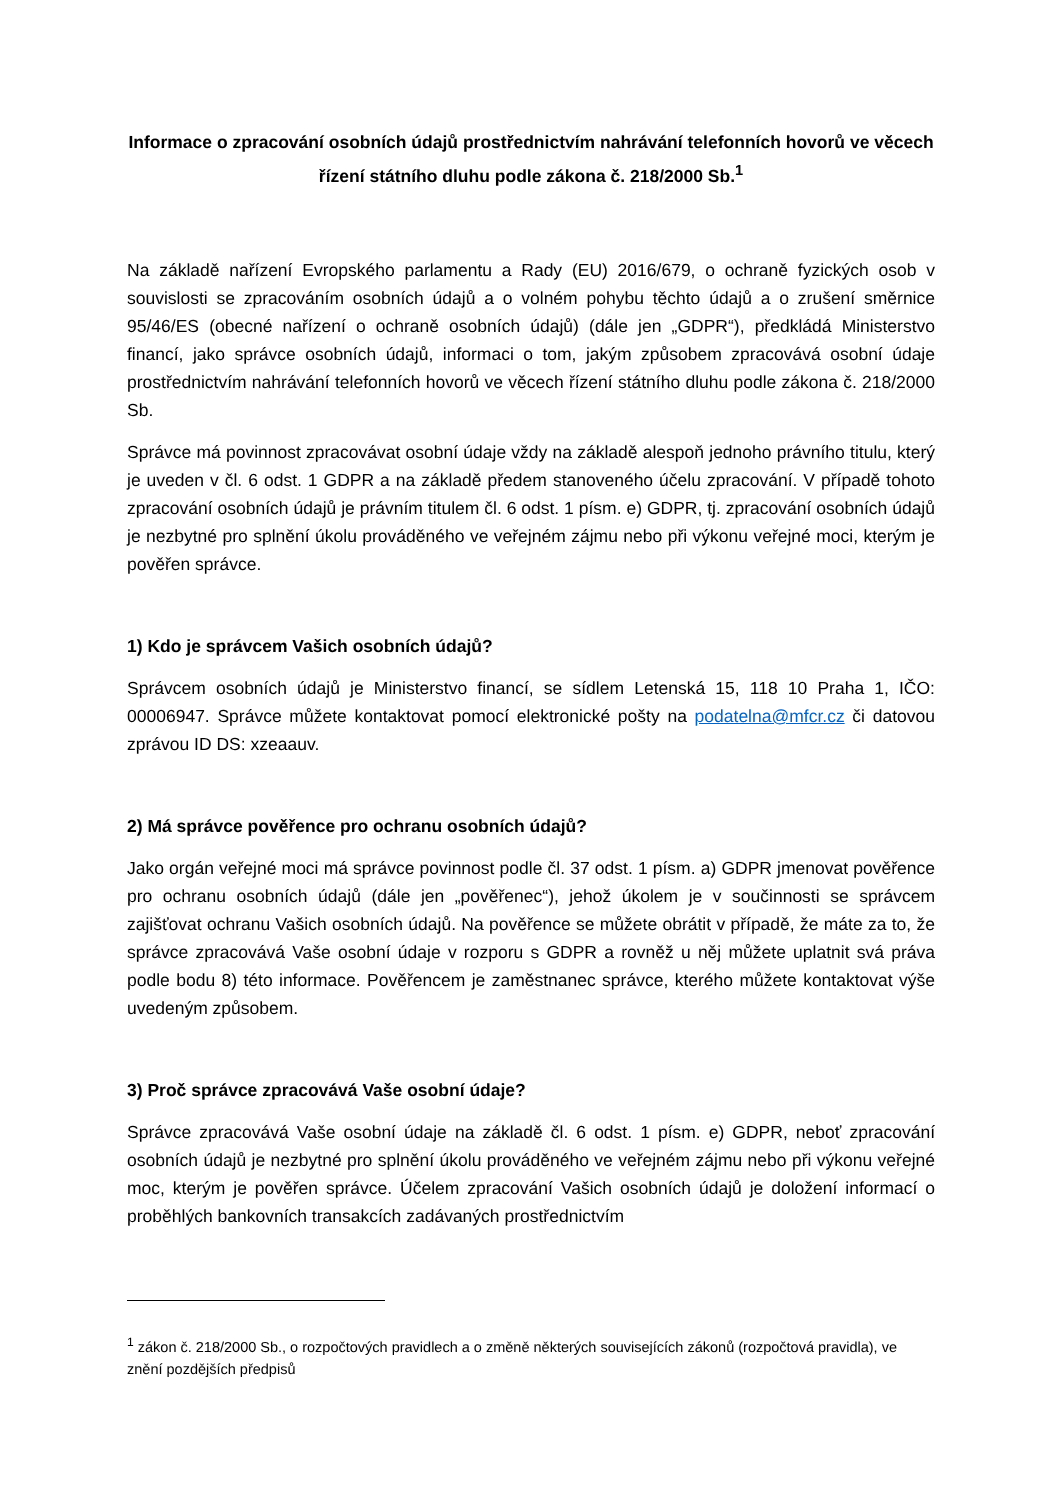Informace o zpracování osobních údajů prostřednictvím nahrávání telefonních hovorů ve věcech řízení státního dluhu podle zákona č. 218/2000 Sb.<sup>1</sup>
Na základě nařízení Evropského parlamentu a Rady (EU) 2016/679, o ochraně fyzických osob v souvislosti se zpracováním osobních údajů a o volném pohybu těchto údajů a o zrušení směrnice 95/46/ES (obecné nařízení o ochraně osobních údajů) (dále jen „GDPR“), předkládá Ministerstvo financí, jako správce osobních údajů, informaci o tom, jakým způsobem zpracovává osobní údaje prostřednictvím nahrávání telefonních hovorů ve věcech řízení státního dluhu podle zákona č. 218/2000 Sb.
Správce má povinnost zpracovávat osobní údaje vždy na základě alespoň jednoho právního titulu, který je uveden v čl. 6 odst. 1 GDPR a na základě předem stanoveného účelu zpracování. V případě tohoto zpracování osobních údajů je právním titulem čl. 6 odst. 1 písm. e) GDPR, tj. zpracování osobních údajů je nezbytné pro splnění úkolu prováděného ve veřejném zájmu nebo při výkonu veřejné moci, kterým je pověřen správce.
1) Kdo je správcem Vašich osobních údajů?
Správcem osobních údajů je Ministerstvo financí, se sídlem Letenská 15, 118 10 Praha 1, IČO: 00006947. Správce můžete kontaktovat pomocí elektronické pošty na podatelna@mfcr.cz či datovou zprávou ID DS: xzeaauv.
2) Má správce pověřence pro ochranu osobních údajů?
Jako orgán veřejné moci má správce povinnost podle čl. 37 odst. 1 písm. a) GDPR jmenovat pověřence pro ochranu osobních údajů (dále jen „pověřenec“), jehož úkolem je v součinnosti se správcem zajišťovat ochranu Vašich osobních údajů. Na pověřence se můžete obrátit v případě, že máte za to, že správce zpracovává Vaše osobní údaje v rozporu s GDPR a rovněž u něj můžete uplatnit svá práva podle bodu 8) této informace. Pověřencem je zaměstnanec správce, kterého můžete kontaktovat výše uvedeným způsobem.
3) Proč správce zpracovává Vaše osobní údaje?
Správce zpracovává Vaše osobní údaje na základě čl. 6 odst. 1 písm. e) GDPR, neboť zpracování osobních údajů je nezbytné pro splnění úkolu prováděného ve veřejném zájmu nebo při výkonu veřejné moc, kterým je pověřen správce. Účelem zpracování Vašich osobních údajů je doložení informací o proběhlých bankovních transakcích zadávaných prostřednictvím
<sup>1</sup> zákon č. 218/2000 Sb., o rozpočtových pravidlech a o změně některých souvisejících zákonů (rozpočtová pravidla), ve znění pozdějších předpisů